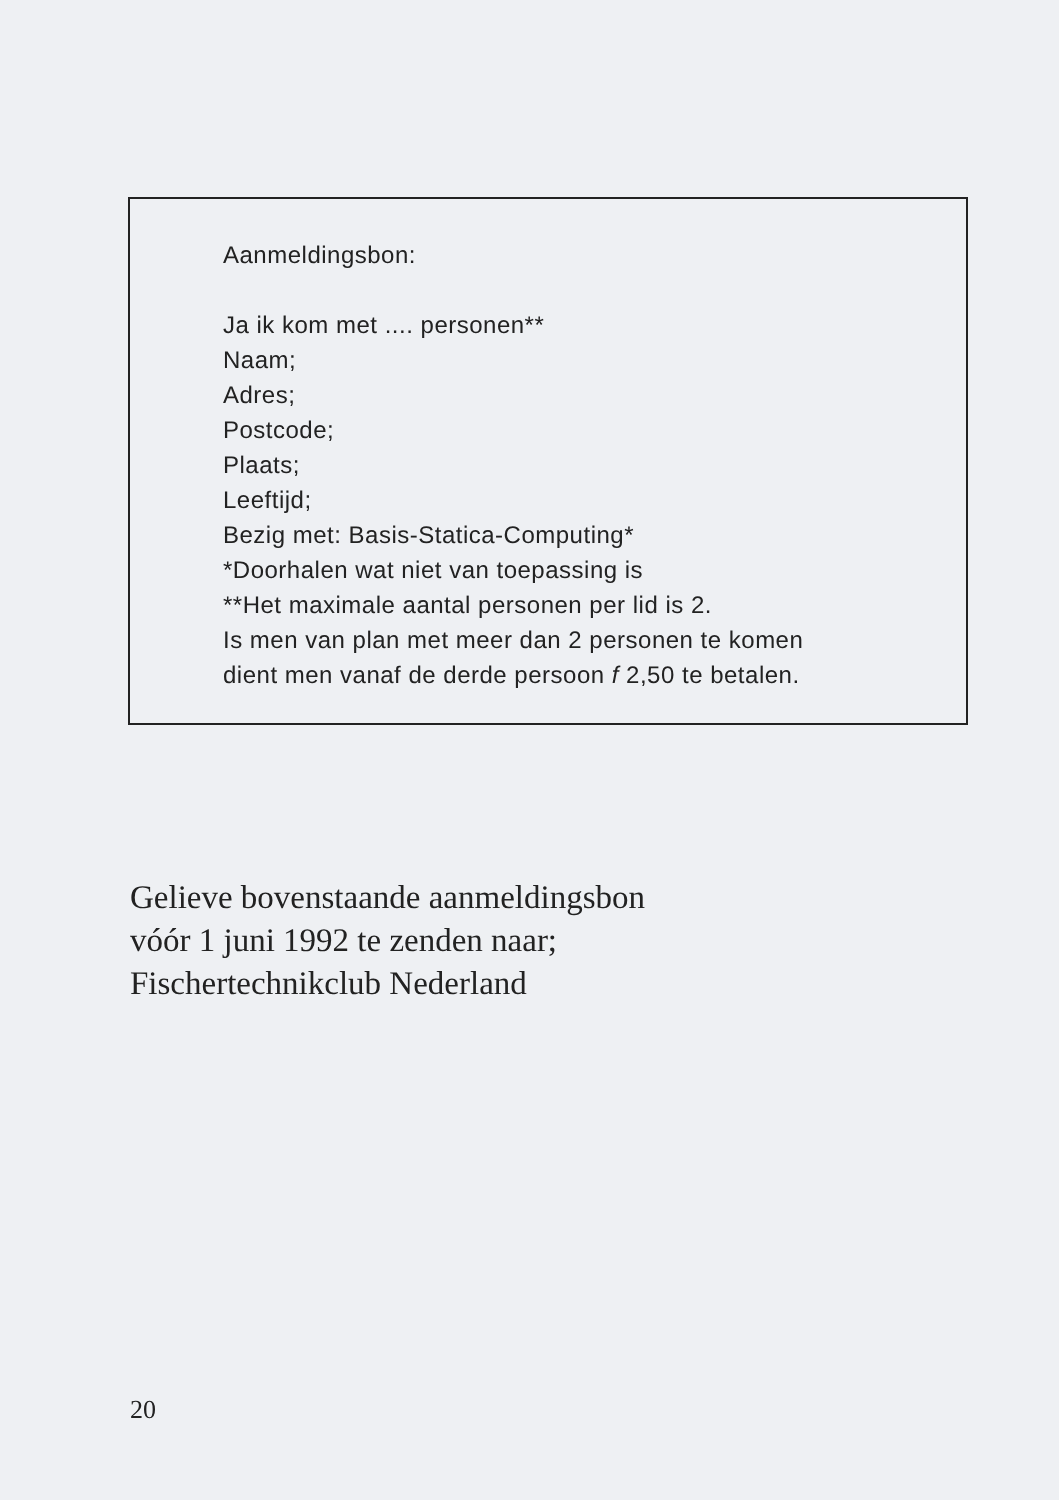Aanmeldingsbon:
Ja ik kom met .... personen**
Naam;
Adres;
Postcode;
Plaats;
Leeftijd;
Bezig met: Basis-Statica-Computing*
*Doorhalen wat niet van toepassing is
**Het maximale aantal personen per lid is 2.
Is men van plan met meer dan 2 personen te komen
dient men vanaf de derde persoon f 2,50 te betalen.
Gelieve bovenstaande aanmeldingsbon
vóór 1 juni 1992 te zenden naar;
Fischertechnikclub Nederland
20